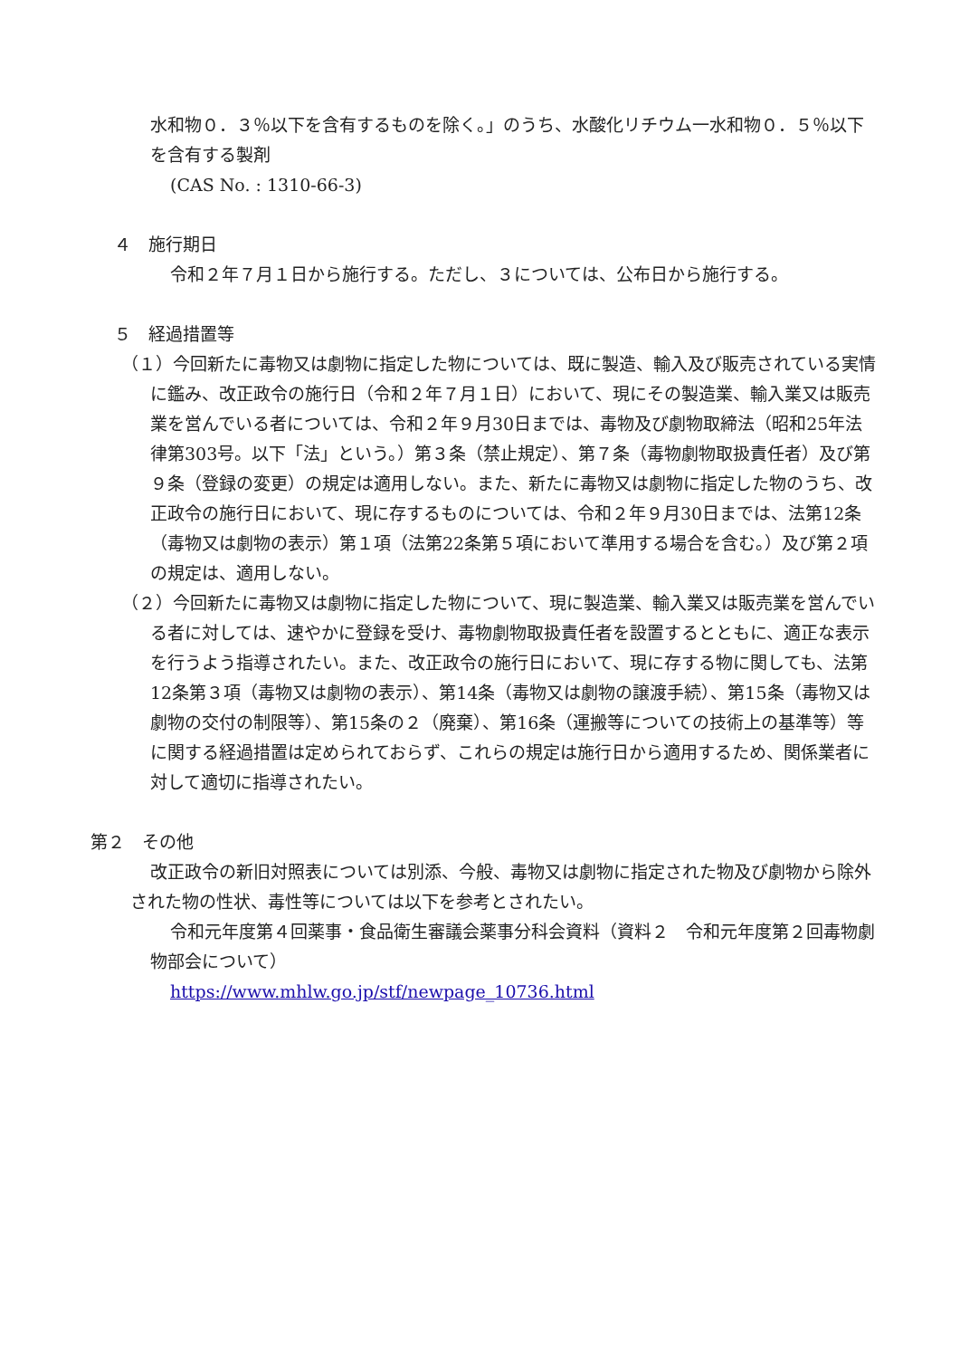水和物０．３％以下を含有するものを除く。」のうち、水酸化リチウム一水和物０．５％以下を含有する製剤
(CAS No. : 1310-66-3)
４　施行期日
令和２年７月１日から施行する。ただし、３については、公布日から施行する。
５　経過措置等
（１）今回新たに毒物又は劇物に指定した物については、既に製造、輸入及び販売されている実情に鑑み、改正政令の施行日（令和２年７月１日）において、現にその製造業、輸入業又は販売業を営んでいる者については、令和２年９月30日までは、毒物及び劇物取締法（昭和25年法律第303号。以下「法」という。）第３条（禁止規定）、第７条（毒物劇物取扱責任者）及び第９条（登録の変更）の規定は適用しない。また、新たに毒物又は劇物に指定した物のうち、改正政令の施行日において、現に存するものについては、令和２年９月30日までは、法第12条（毒物又は劇物の表示）第１項（法第22条第５項において準用する場合を含む。）及び第２項の規定は、適用しない。
（２）今回新たに毒物又は劇物に指定した物について、現に製造業、輸入業又は販売業を営んでいる者に対しては、速やかに登録を受け、毒物劇物取扱責任者を設置するとともに、適正な表示を行うよう指導されたい。また、改正政令の施行日において、現に存する物に関しても、法第12条第３項（毒物又は劇物の表示）、第14条（毒物又は劇物の譲渡手続）、第15条（毒物又は劇物の交付の制限等）、第15条の２（廃棄）、第16条（運搬等についての技術上の基準等）等に関する経過措置は定められておらず、これらの規定は施行日から適用するため、関係業者に対して適切に指導されたい。
第２　その他
改正政令の新旧対照表については別添、今般、毒物又は劇物に指定された物及び劇物から除外された物の性状、毒性等については以下を参考とされたい。
令和元年度第４回薬事・食品衛生審議会薬事分科会資料（資料２　令和元年度第２回毒物劇物部会について）
https://www.mhlw.go.jp/stf/newpage_10736.html